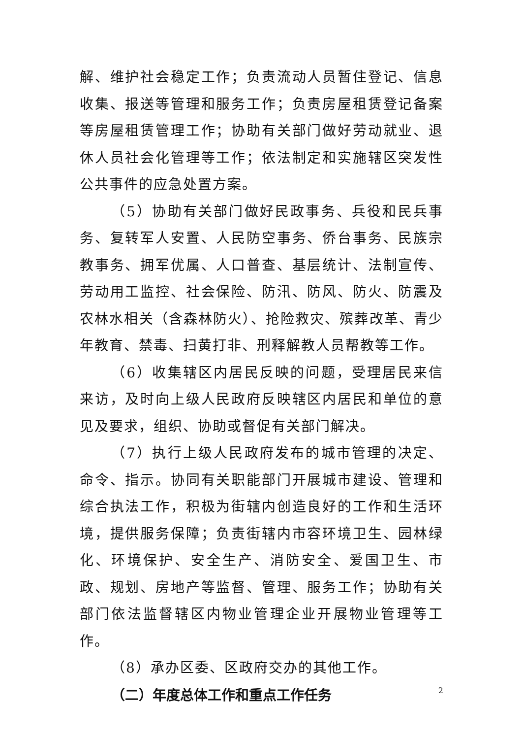解、维护社会稳定工作；负责流动人员暂住登记、信息收集、报送等管理和服务工作；负责房屋租赁登记备案等房屋租赁管理工作；协助有关部门做好劳动就业、退休人员社会化管理等工作；依法制定和实施辖区突发性公共事件的应急处置方案。
（5）协助有关部门做好民政事务、兵役和民兵事务、复转军人安置、人民防空事务、侨台事务、民族宗教事务、拥军优属、人口普查、基层统计、法制宣传、劳动用工监控、社会保险、防汛、防风、防火、防震及农林水相关（含森林防火）、抢险救灾、殡葬改革、青少年教育、禁毒、扫黄打非、刑释解教人员帮教等工作。
（6）收集辖区内居民反映的问题，受理居民来信来访，及时向上级人民政府反映辖区内居民和单位的意见及要求，组织、协助或督促有关部门解决。
（7）执行上级人民政府发布的城市管理的决定、命令、指示。协同有关职能部门开展城市建设、管理和综合执法工作，积极为街辖内创造良好的工作和生活环境，提供服务保障；负责街辖内市容环境卫生、园林绿化、环境保护、安全生产、消防安全、爱国卫生、市政、规划、房地产等监督、管理、服务工作；协助有关部门依法监督辖区内物业管理企业开展物业管理等工作。
（8）承办区委、区政府交办的其他工作。
（二）年度总体工作和重点工作任务
2